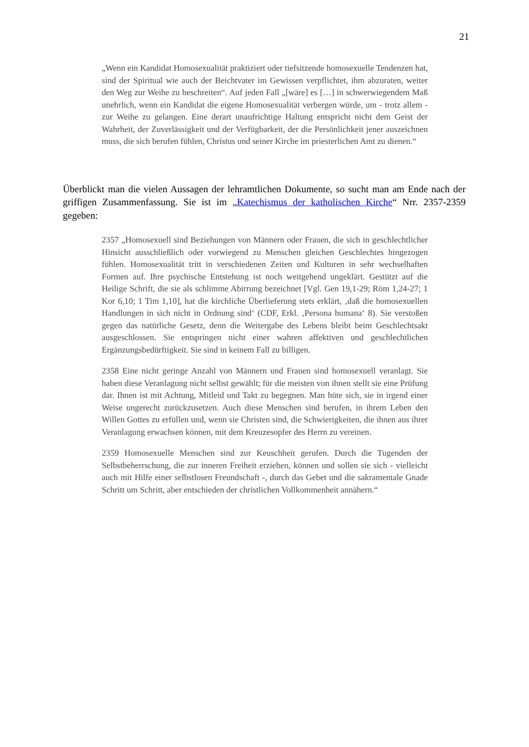21
„Wenn ein Kandidat Homosexualität praktiziert oder tiefsitzende homosexuelle Tendenzen hat, sind der Spiritual wie auch der Beichtvater im Gewissen verpflichtet, ihm abzuraten, weiter den Weg zur Weihe zu beschreiten“. Auf jeden Fall „[wäre] es […] in schwerwiegendem Maß unehrlich, wenn ein Kandidat die eigene Homosexualität verbergen würde, um - trotz allem - zur Weihe zu gelangen. Eine derart unaufrichtige Haltung entspricht nicht dem Geist der Wahrheit, der Zuverlässigkeit und der Verfügbarkeit, der die Persönlichkeit jener auszeichnen muss, die sich berufen fühlen, Christus und seiner Kirche im priesterlichen Amt zu dienen.“
Überblickt man die vielen Aussagen der lehramtlichen Dokumente, so sucht man am Ende nach der griffigen Zusammenfassung. Sie ist im „Katechismus der katholischen Kirche“ Nrr. 2357-2359 gegeben:
2357 „Homosexuell sind Beziehungen von Männern oder Frauen, die sich in geschlechtlicher Hinsicht ausschließlich oder vorwiegend zu Menschen gleichen Geschlechtes hingezogen fühlen. Homosexualität tritt in verschiedenen Zeiten und Kulturen in sehr wechselhaften Formen auf. Ihre psychische Entstehung ist noch weitgehend ungeklärt. Gestützt auf die Heilige Schrift, die sie als schlimme Abirrung bezeichnet [Vgl. Gen 19,1-29; Röm 1,24-27; 1 Kor 6,10; 1 Tim 1,10], hat die kirchliche Überlieferung stets erklärt, ‚daß die homosexuellen Handlungen in sich nicht in Ordnung sind‘ (CDF, Erkl. ‚Persona humana‘ 8). Sie verstoßen gegen das natürliche Gesetz, denn die Weitergabe des Lebens bleibt beim Geschlechtsakt ausgeschlossen. Sie entspringen nicht einer wahren affektiven und geschlechtlichen Ergänzungsbedürftigkeit. Sie sind in keinem Fall zu billigen.
2358 Eine nicht geringe Anzahl von Männern und Frauen sind homosexuell veranlagt. Sie haben diese Veranlagung nicht selbst gewählt; für die meisten von ihnen stellt sie eine Prüfung dar. Ihnen ist mit Achtung, Mitleid und Takt zu begegnen. Man hüte sich, sie in irgend einer Weise ungerecht zurückzusetzen. Auch diese Menschen sind berufen, in ihrem Leben den Willen Gottes zu erfüllen und, wenn sie Christen sind, die Schwierigkeiten, die ihnen aus ihrer Veranlagung erwachsen können, mit dem Kreuzesopfer des Herrn zu vereinen.
2359 Homosexuelle Menschen sind zur Keuschheit gerufen. Durch die Tugenden der Selbstbeherrschung, die zur inneren Freiheit erziehen, können und sollen sie sich - vielleicht auch mit Hilfe einer selbstlosen Freundschaft -, durch das Gebet und die sakramentale Gnade Schritt um Schritt, aber entschieden der christlichen Vollkommenheit annähern.“